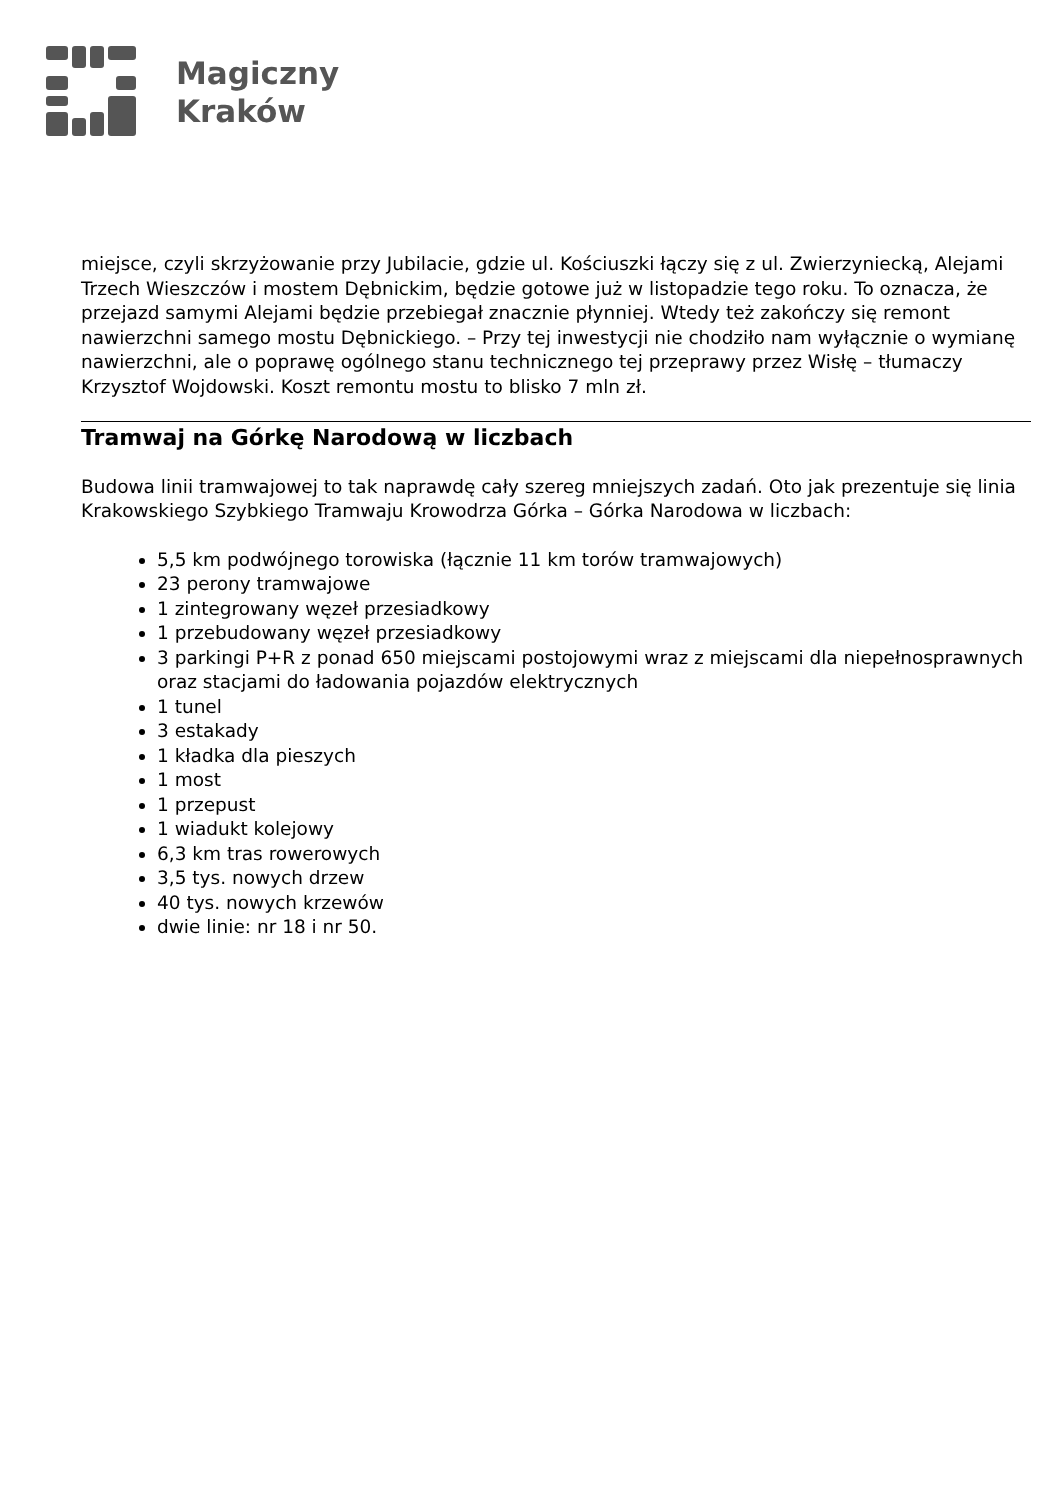Magiczny
Kraków
miejsce, czyli skrzyżowanie przy Jubilacie, gdzie ul. Kościuszki łączy się z ul. Zwierzyniecką, Alejami Trzech Wieszczów i mostem Dębnickim, będzie gotowe już w listopadzie tego roku. To oznacza, że przejazd samymi Alejami będzie przebiegał znacznie płynniej. Wtedy też zakończy się remont nawierzchni samego mostu Dębnickiego. – Przy tej inwestycji nie chodziło nam wyłącznie o wymianę nawierzchni, ale o poprawę ogólnego stanu technicznego tej przeprawy przez Wisłę – tłumaczy Krzysztof Wojdowski. Koszt remontu mostu to blisko 7 mln zł.
Tramwaj na Górkę Narodową w liczbach
Budowa linii tramwajowej to tak naprawdę cały szereg mniejszych zadań. Oto jak prezentuje się linia Krakowskiego Szybkiego Tramwaju Krowodrza Górka – Górka Narodowa w liczbach:
5,5 km podwójnego torowiska (łącznie 11 km torów tramwajowych)
23 perony tramwajowe
1 zintegrowany węzeł przesiadkowy
1 przebudowany węzeł przesiadkowy
3 parkingi P+R z ponad 650 miejscami postojowymi wraz z miejscami dla niepełnosprawnych oraz stacjami do ładowania pojazdów elektrycznych
1 tunel
3 estakady
1 kładka dla pieszych
1 most
1 przepust
1 wiadukt kolejowy
6,3 km tras rowerowych
3,5 tys. nowych drzew
40 tys. nowych krzewów
dwie linie: nr 18 i nr 50.